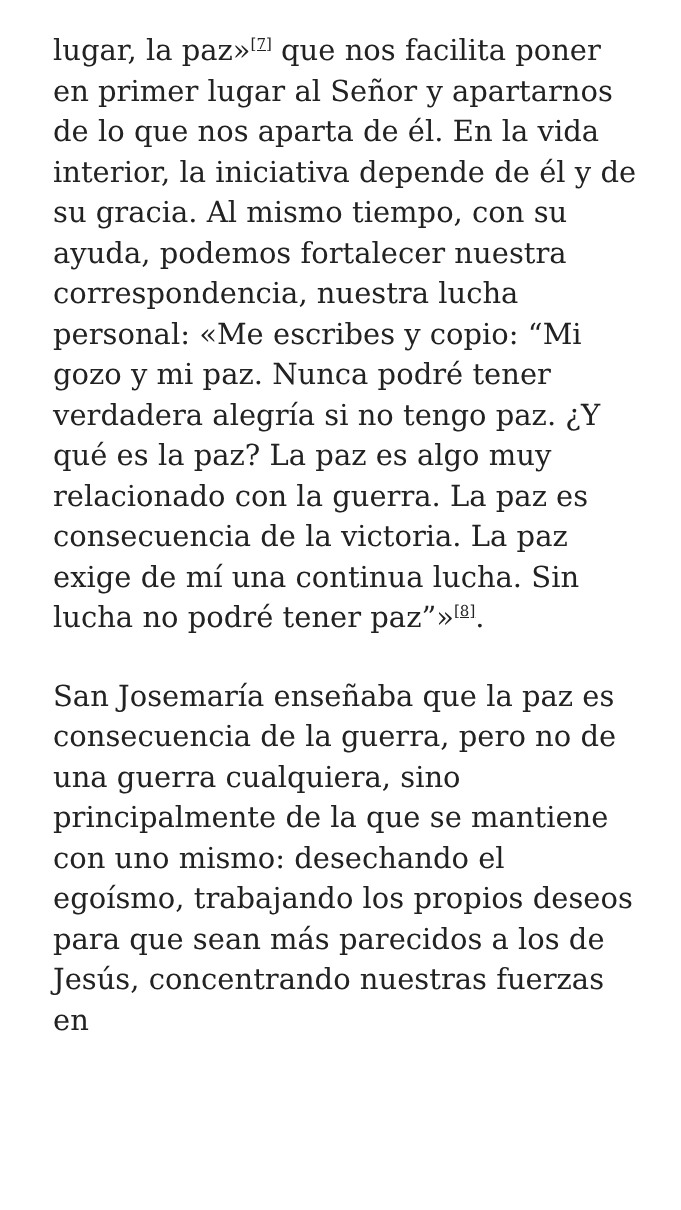lugar, la paz»<sup>[7]</sup> que nos facilita poner en primer lugar al Señor y apartarnos de lo que nos aparta de él. En la vida interior, la iniciativa depende de él y de su gracia. Al mismo tiempo, con su ayuda, podemos fortalecer nuestra correspondencia, nuestra lucha personal: «Me escribes y copio: “Mi gozo y mi paz. Nunca podré tener verdadera alegría si no tengo paz. ¿Y qué es la paz? La paz es algo muy relacionado con la guerra. La paz es consecuencia de la victoria. La paz exige de mí una continua lucha. Sin lucha no podré tener paz”»<sup>[8]</sup>.
San Josemaría enseñaba que la paz es consecuencia de la guerra, pero no de una guerra cualquiera, sino principalmente de la que se mantiene con uno mismo: desechando el egoísmo, trabajando los propios deseos para que sean más parecidos a los de Jesús, concentrando nuestras fuerzas en